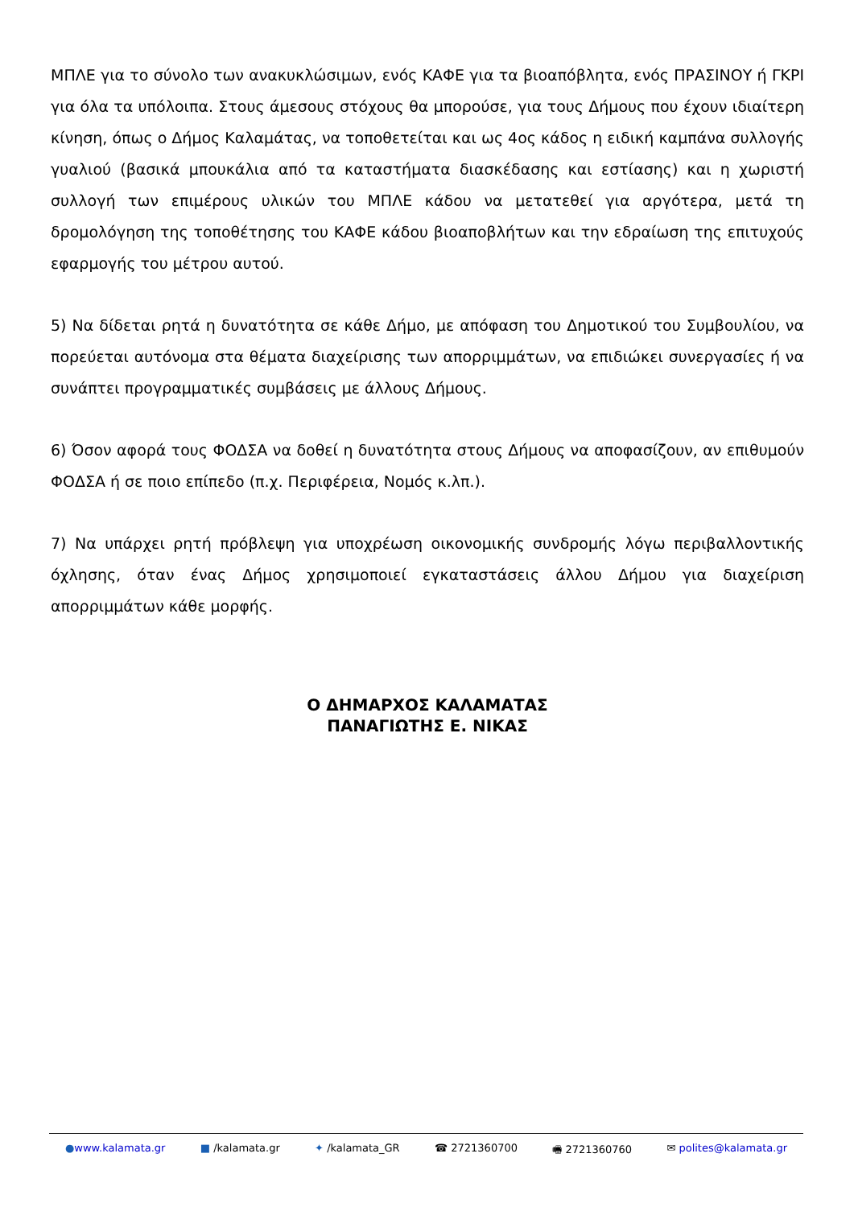ΜΠΛΕ για το σύνολο των ανακυκλώσιμων, ενός ΚΑΦΕ για τα βιοαπόβλητα, ενός ΠΡΑΣΙΝΟΥ ή ΓΚΡΙ για όλα τα υπόλοιπα. Στους άμεσους στόχους θα μπορούσε, για τους Δήμους που έχουν ιδιαίτερη κίνηση, όπως ο Δήμος Καλαμάτας, να τοποθετείται και ως 4ος κάδος η ειδική καμπάνα συλλογής γυαλιού (βασικά μπουκάλια από τα καταστήματα διασκέδασης και εστίασης) και η χωριστή συλλογή των επιμέρους υλικών του ΜΠΛΕ κάδου να μετατεθεί για αργότερα, μετά τη δρομολόγηση της τοποθέτησης του ΚΑΦΕ κάδου βιοαποβλήτων και την εδραίωση της επιτυχούς εφαρμογής του μέτρου αυτού.
5) Να δίδεται ρητά η δυνατότητα σε κάθε Δήμο, με απόφαση του Δημοτικού του Συμβουλίου, να πορεύεται αυτόνομα στα θέματα διαχείρισης των απορριμμάτων, να επιδιώκει συνεργασίες ή να συνάπτει προγραμματικές συμβάσεις με άλλους Δήμους.
6) Όσον αφορά τους ΦΟΔΣΑ να δοθεί η δυνατότητα στους Δήμους να αποφασίζουν, αν επιθυμούν ΦΟΔΣΑ ή σε ποιο επίπεδο (π.χ. Περιφέρεια, Νομός κ.λπ.).
7) Να υπάρχει ρητή πρόβλεψη για υποχρέωση οικονομικής συνδρομής λόγω περιβαλλοντικής όχλησης, όταν ένας Δήμος χρησιμοποιεί εγκαταστάσεις άλλου Δήμου για διαχείριση απορριμμάτων κάθε μορφής.
Ο ΔΗΜΑΡΧΟΣ ΚΑΛΑΜΑΤΑΣ
ΠΑΝΑΓΙΩΤΗΣ Ε. ΝΙΚΑΣ
●www.kalamata.gr ■ /kalamata.gr ✦ /kalamata_GR ☎ 2721360700 🖷 2721360760 ✉ polites@kalamata.gr